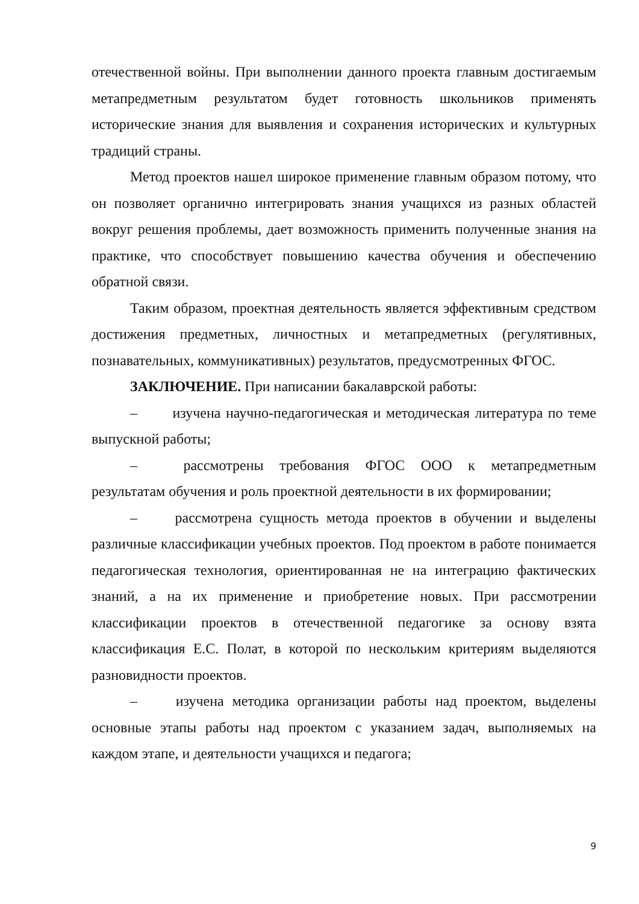отечественной войны. При выполнении данного проекта главным достигаемым метапредметным результатом будет готовность школьников применять исторические знания для выявления и сохранения исторических и культурных традиций страны.
Метод проектов нашел широкое применение главным образом потому, что он позволяет органично интегрировать знания учащихся из разных областей вокруг решения проблемы, дает возможность применить полученные знания на практике, что способствует повышению качества обучения и обеспечению обратной связи.
Таким образом, проектная деятельность является эффективным средством достижения предметных, личностных и метапредметных (регулятивных, познавательных, коммуникативных) результатов, предусмотренных ФГОС.
ЗАКЛЮЧЕНИЕ. При написании бакалаврской работы:
– изучена научно-педагогическая и методическая литература по теме выпускной работы;
– рассмотрены требования ФГОС ООО к метапредметным результатам обучения и роль проектной деятельности в их формировании;
– рассмотрена сущность метода проектов в обучении и выделены различные классификации учебных проектов. Под проектом в работе понимается педагогическая технология, ориентированная не на интеграцию фактических знаний, а на их применение и приобретение новых. При рассмотрении классификации проектов в отечественной педагогике за основу взята классификация Е.С. Полат, в которой по нескольким критериям выделяются разновидности проектов.
– изучена методика организации работы над проектом, выделены основные этапы работы над проектом с указанием задач, выполняемых на каждом этапе, и деятельности учащихся и педагога;
9